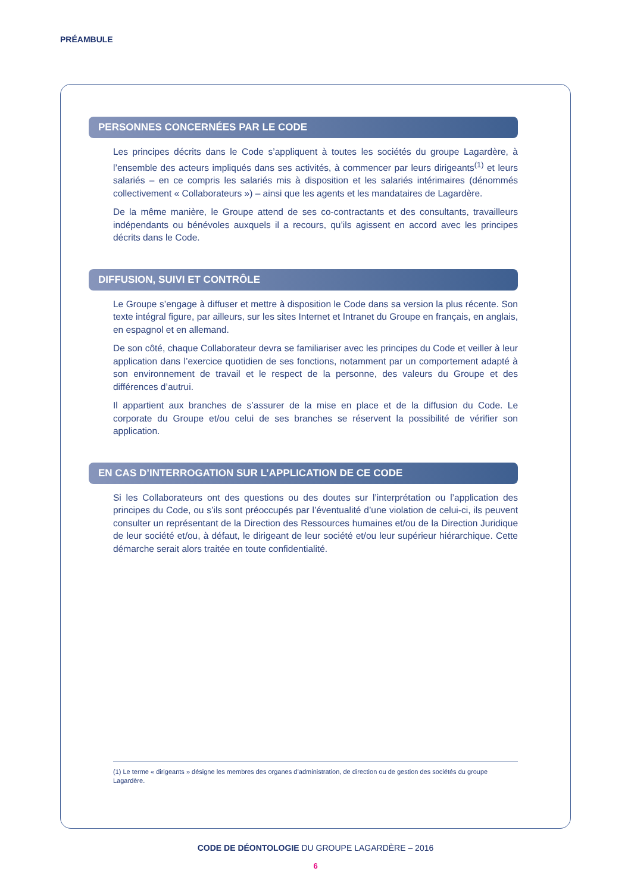PRÉAMBULE
PERSONNES CONCERNÉES PAR LE CODE
Les principes décrits dans le Code s’appliquent à toutes les sociétés du groupe Lagardère, à l’ensemble des acteurs impliqués dans ses activités, à commencer par leurs dirigeants<sup>(1)</sup> et leurs salariés – en ce compris les salariés mis à disposition et les salariés intérimaires (dénommés collectivement « Collaborateurs ») – ainsi que les agents et les mandataires de Lagardère.
De la même manière, le Groupe attend de ses co-contractants et des consultants, travailleurs indépendants ou bénévoles auxquels il a recours, qu’ils agissent en accord avec les principes décrits dans le Code.
DIFFUSION, SUIVI ET CONTRÔLE
Le Groupe s’engage à diffuser et mettre à disposition le Code dans sa version la plus récente. Son texte intégral figure, par ailleurs, sur les sites Internet et Intranet du Groupe en français, en anglais, en espagnol et en allemand.
De son côté, chaque Collaborateur devra se familiariser avec les principes du Code et veiller à leur application dans l’exercice quotidien de ses fonctions, notamment par un comportement adapté à son environnement de travail et le respect de la personne, des valeurs du Groupe et des différences d’autrui.
Il appartient aux branches de s’assurer de la mise en place et de la diffusion du Code. Le corporate du Groupe et/ou celui de ses branches se réservent la possibilité de vérifier son application.
EN CAS D’INTERROGATION SUR L’APPLICATION DE CE CODE
Si les Collaborateurs ont des questions ou des doutes sur l’interprétation ou l’application des principes du Code, ou s’ils sont préoccupés par l’éventualité d’une violation de celui-ci, ils peuvent consulter un représentant de la Direction des Ressources humaines et/ou de la Direction Juridique de leur société et/ou, à défaut, le dirigeant de leur société et/ou leur supérieur hiérarchique. Cette démarche serait alors traitée en toute confidentialité.
(1) Le terme « dirigeants » désigne les membres des organes d’administration, de direction ou de gestion des sociétés du groupe Lagardère.
CODE DE DÉONTOLOGIE DU GROUPE LAGARDÈRE – 2016
6